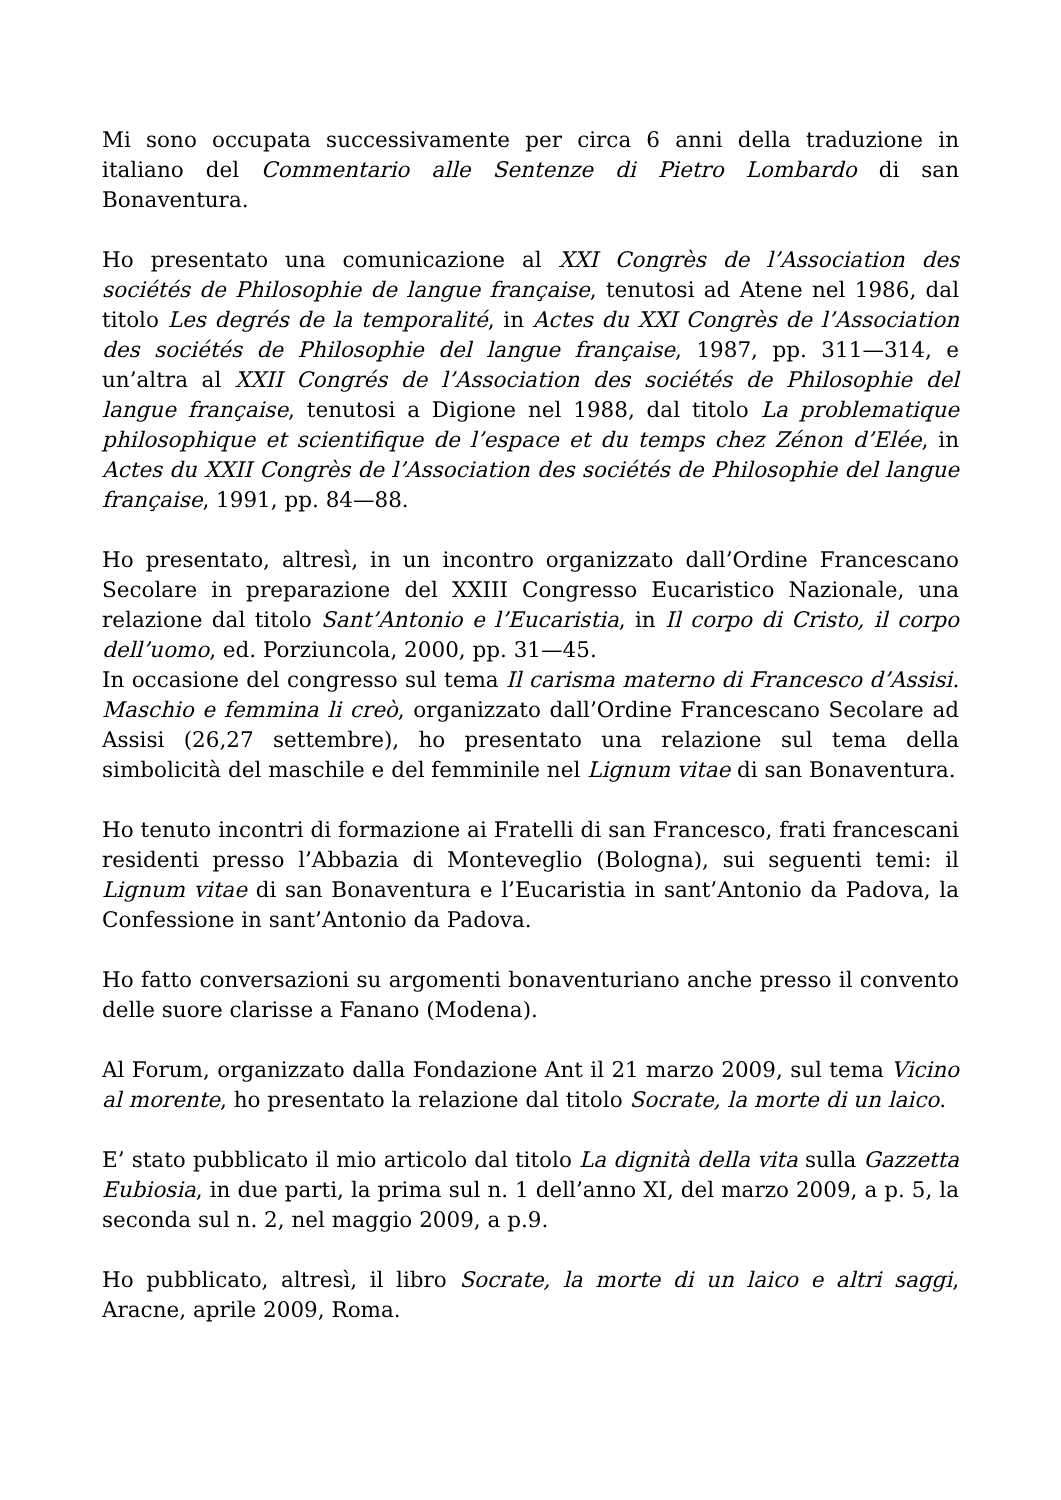Mi sono occupata successivamente per circa 6 anni della traduzione in italiano del Commentario alle Sentenze di Pietro Lombardo di san Bonaventura.
Ho presentato una comunicazione al XXI Congrès de l’Association des sociétés de Philosophie de langue française, tenutosi ad Atene nel 1986, dal titolo Les degrés de la temporalité, in Actes du XXI Congrès de l’Association des sociétés de Philosophie del langue française, 1987, pp. 311—314, e un’altra al XXII Congrés de l’Association des sociétés de Philosophie del langue française, tenutosi a Digione nel 1988, dal titolo La problematique philosophique et scientifique de l’espace et du temps chez Zénon d’Elée, in Actes du XXII Congrès de l’Association des sociétés de Philosophie del langue française, 1991, pp. 84—88.
Ho presentato, altresì, in un incontro organizzato dall’Ordine Francescano Secolare in preparazione del XXIII Congresso Eucaristico Nazionale, una relazione dal titolo Sant’Antonio e l’Eucaristia, in Il corpo di Cristo, il corpo dell’uomo, ed. Porziuncola, 2000, pp. 31—45.
In occasione del congresso sul tema Il carisma materno di Francesco d’Assisi. Maschio e femmina li creò, organizzato dall’Ordine Francescano Secolare ad Assisi (26,27 settembre), ho presentato una relazione sul tema della simbolicità del maschile e del femminile nel Lignum vitae di san Bonaventura.
Ho tenuto incontri di formazione ai Fratelli di san Francesco, frati francescani residenti presso l’Abbazia di Monteveglio (Bologna), sui seguenti temi: il Lignum vitae di san Bonaventura e l’Eucaristia in sant’Antonio da Padova, la Confessione in sant’Antonio da Padova.
Ho fatto conversazioni su argomenti bonaventuriano anche presso il convento delle suore clarisse a Fanano (Modena).
Al Forum, organizzato dalla Fondazione Ant il 21 marzo 2009, sul tema Vicino al morente, ho presentato la relazione dal titolo Socrate, la morte di un laico.
E’ stato pubblicato il mio articolo dal titolo La dignità della vita sulla Gazzetta Eubiosia, in due parti, la prima sul n. 1 dell’anno XI, del marzo 2009, a p. 5, la seconda sul n. 2, nel maggio 2009, a p.9.
Ho pubblicato, altresì, il libro Socrate, la morte di un laico e altri saggi, Aracne, aprile 2009, Roma.